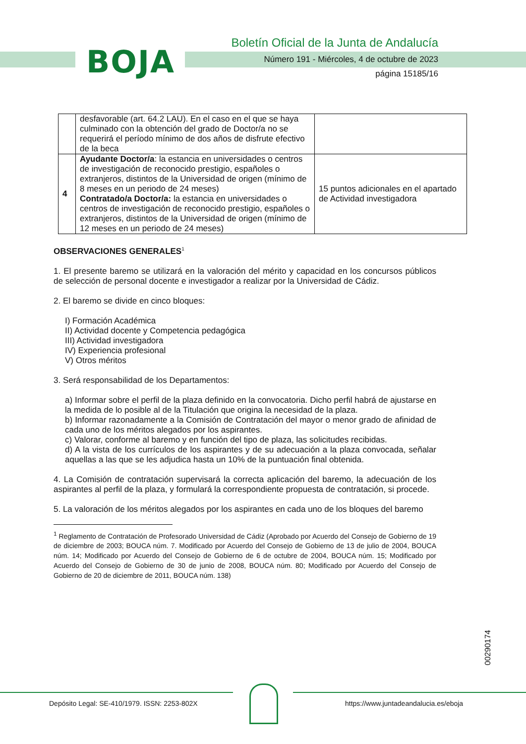BOJA
Boletín Oficial de la Junta de Andalucía
Número 191 - Miércoles, 4 de octubre de 2023
página 15185/16
| | desfavorable (art. 64.2 LAU). En el caso en el que se haya culminado con la obtención del grado de Doctor/a no se requerirá el período mínimo de dos años de disfrute efectivo de la beca | |
| 4 | Ayudante Doctor/a : la estancia en universidades o centros de investigación de reconocido prestigio, españoles o extranjeros, distintos de la Universidad de origen (mínimo de 8 meses en un periodo de 24 meses) Contratado/a Doctor/a: la estancia en universidades o centros de investigación de reconocido prestigio, españoles o extranjeros, distintos de la Universidad de origen (mínimo de 12 meses en un periodo de 24 meses) | 15 puntos adicionales en el apartado de Actividad investigadora |
OBSERVACIONES GENERALES<sup>1</sup>
1. El presente baremo se utilizará en la valoración del mérito y capacidad en los concursos públicos de selección de personal docente e investigador a realizar por la Universidad de Cádiz.
2. El baremo se divide en cinco bloques:
I) Formación Académica
II) Actividad docente y Competencia pedagógica
III) Actividad investigadora
IV) Experiencia profesional
V) Otros méritos
3. Será responsabilidad de los Departamentos:
a) Informar sobre el perfil de la plaza definido en la convocatoria. Dicho perfil habrá de ajustarse en la medida de lo posible al de la Titulación que origina la necesidad de la plaza.
b) Informar razonadamente a la Comisión de Contratación del mayor o menor grado de afinidad de cada uno de los méritos alegados por los aspirantes.
c) Valorar, conforme al baremo y en función del tipo de plaza, las solicitudes recibidas.
d) A la vista de los currículos de los aspirantes y de su adecuación a la plaza convocada, señalar aquellas a las que se les adjudica hasta un 10% de la puntuación final obtenida.
4. La Comisión de contratación supervisará la correcta aplicación del baremo, la adecuación de los aspirantes al perfil de la plaza, y formulará la correspondiente propuesta de contratación, si procede.
5. La valoración de los méritos alegados por los aspirantes en cada uno de los bloques del baremo
<sup>1</sup> Reglamento de Contratación de Profesorado Universidad de Cádiz (Aprobado por Acuerdo del Consejo de Gobierno de 19 de diciembre de 2003; BOUCA núm. 7. Modificado por Acuerdo del Consejo de Gobierno de 13 de julio de 2004, BOUCA núm. 14; Modificado por Acuerdo del Consejo de Gobierno de 6 de octubre de 2004, BOUCA núm. 15; Modificado por Acuerdo del Consejo de Gobierno de 30 de junio de 2008, BOUCA núm. 80; Modificado por Acuerdo del Consejo de Gobierno de 20 de diciembre de 2011, BOUCA núm. 138)
00290174
Depósito Legal: SE-410/1979. ISSN: 2253-802X
https://www.juntadeandalucia.es/eboja